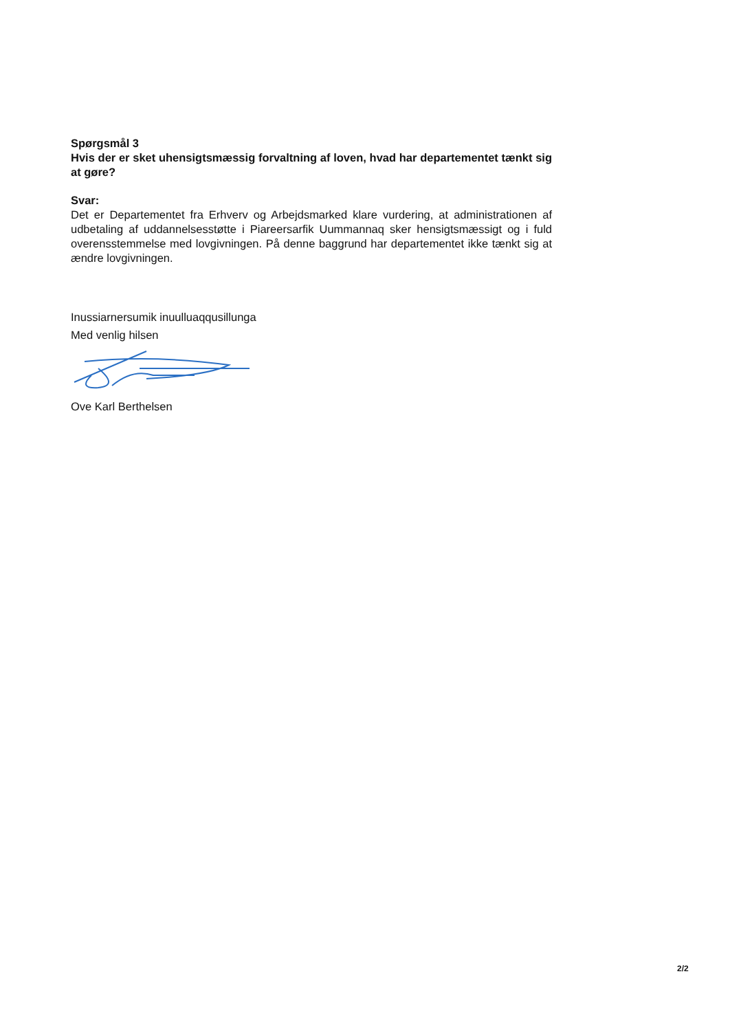Spørgsmål 3
Hvis der er sket uhensigtsmæssig forvaltning af loven, hvad har departementet tænkt sig at gøre?
Svar:
Det er Departementet fra Erhverv og Arbejdsmarked klare vurdering, at administrationen af udbetaling af uddannelsesstøtte i Piareersarfik Uummannaq sker hensigtsmæssigt og i fuld overensstemmelse med lovgivningen. På denne baggrund har departementet ikke tænkt sig at ændre lovgivningen.
Inussiarnersumik inuulluaqqusillunga
Med venlig hilsen
Ove Karl Berthelsen
2/2